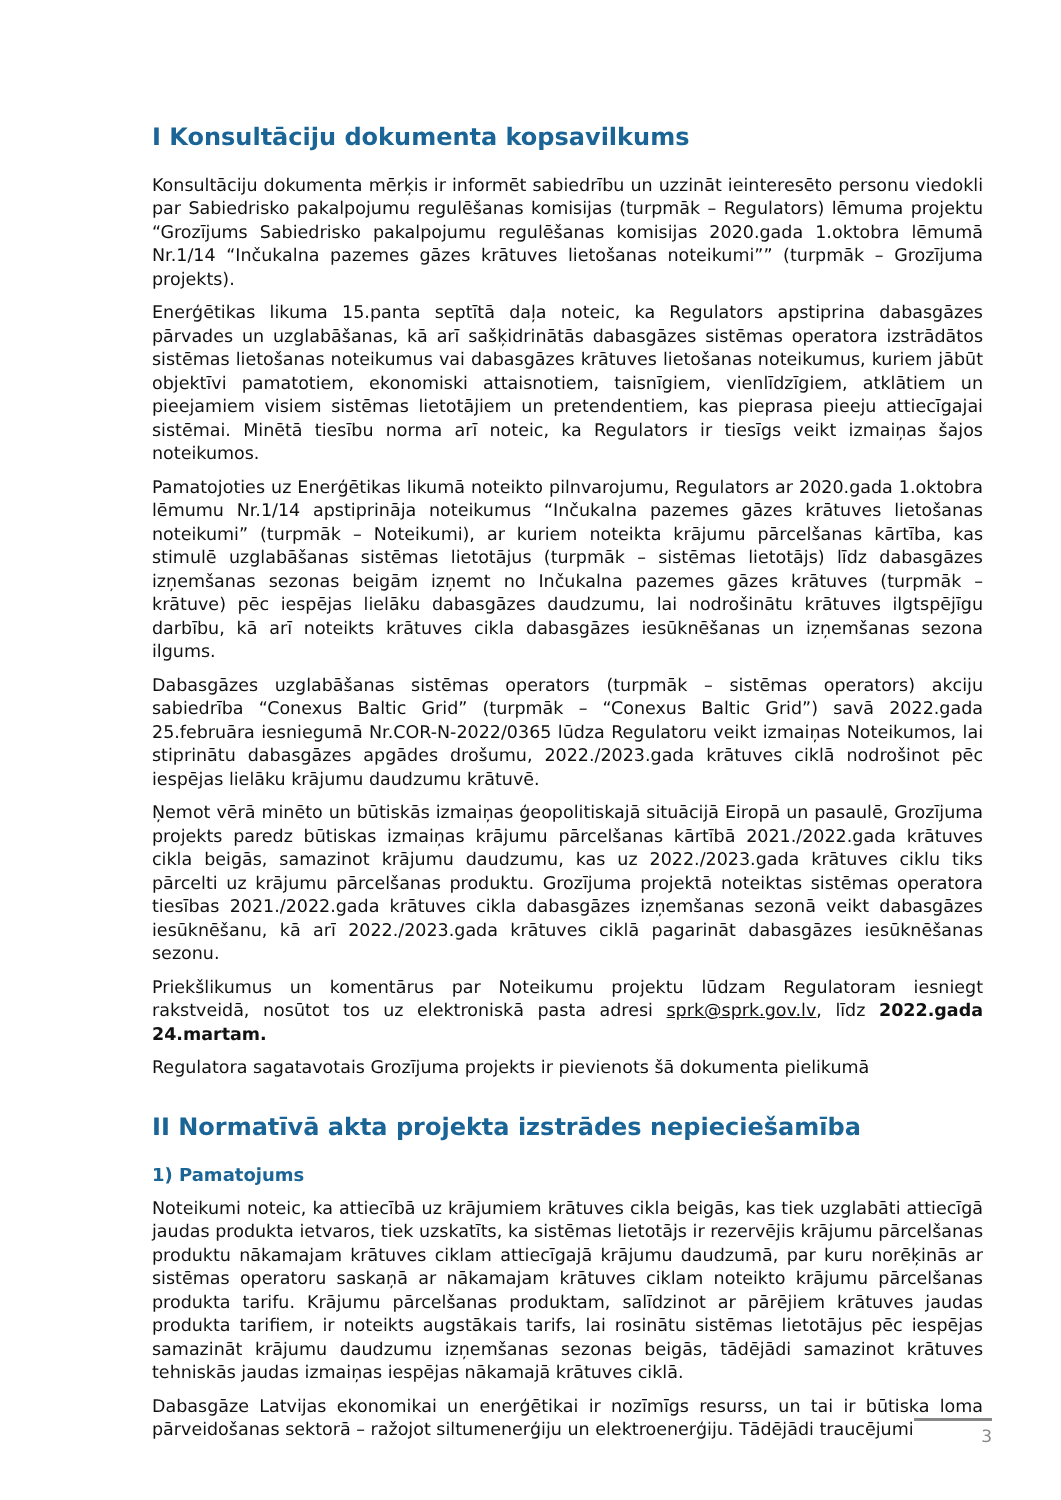I Konsultāciju dokumenta kopsavilkums
Konsultāciju dokumenta mērķis ir informēt sabiedrību un uzzināt ieinteresēto personu viedokli par Sabiedrisko pakalpojumu regulēšanas komisijas (turpmāk – Regulators) lēmuma projektu “Grozījums Sabiedrisko pakalpojumu regulēšanas komisijas 2020.gada 1.oktobra lēmumā Nr.1/14 “Inčukalna pazemes gāzes krātuves lietošanas noteikumi”” (turpmāk – Grozījuma projekts).
Enerģētikas likuma 15.panta septītā daļa noteic, ka Regulators apstiprina dabasgāzes pārvades un uzglabāšanas, kā arī sašķidrinātās dabasgāzes sistēmas operatora izstrādātos sistēmas lietošanas noteikumus vai dabasgāzes krātuves lietošanas noteikumus, kuriem jābūt objektīvi pamatotiem, ekonomiski attaisnotiem, taisnīgiem, vienlīdzīgiem, atklātiem un pieejamiem visiem sistēmas lietotājiem un pretendentiem, kas pieprasa pieeju attiecīgajai sistēmai. Minētā tiesību norma arī noteic, ka Regulators ir tiesīgs veikt izmaiņas šajos noteikumos.
Pamatojoties uz Enerģētikas likumā noteikto pilnvarojumu, Regulators ar 2020.gada 1.oktobra lēmumu Nr.1/14 apstiprināja noteikumus “Inčukalna pazemes gāzes krātuves lietošanas noteikumi” (turpmāk – Noteikumi), ar kuriem noteikta krājumu pārcelšanas kārtība, kas stimulē uzglabāšanas sistēmas lietotājus (turpmāk – sistēmas lietotājs) līdz dabasgāzes izņemšanas sezonas beigām izņemt no Inčukalna pazemes gāzes krātuves (turpmāk – krātuve) pēc iespējas lielāku dabasgāzes daudzumu, lai nodrošinātu krātuves ilgtspējīgu darbību, kā arī noteikts krātuves cikla dabasgāzes iesūknēšanas un izņemšanas sezona ilgums.
Dabasgāzes uzglabāšanas sistēmas operators (turpmāk – sistēmas operators) akciju sabiedrība “Conexus Baltic Grid” (turpmāk – “Conexus Baltic Grid”) savā 2022.gada 25.februāra iesniegumā Nr.COR-N-2022/0365 lūdza Regulatoru veikt izmaiņas Noteikumos, lai stiprinātu dabasgāzes apgādes drošumu, 2022./2023.gada krātuves ciklā nodrošinot pēc iespējas lielāku krājumu daudzumu krātuvē.
Ņemot vērā minēto un būtiskās izmaiņas ģeopolitiskajā situācijā Eiropā un pasaulē, Grozījuma projekts paredz būtiskas izmaiņas krājumu pārcelšanas kārtībā 2021./2022.gada krātuves cikla beigās, samazinot krājumu daudzumu, kas uz 2022./2023.gada krātuves ciklu tiks pārcelti uz krājumu pārcelšanas produktu. Grozījuma projektā noteiktas sistēmas operatora tiesības 2021./2022.gada krātuves cikla dabasgāzes izņemšanas sezonā veikt dabasgāzes iesūknēšanu, kā arī 2022./2023.gada krātuves ciklā pagarināt dabasgāzes iesūknēšanas sezonu.
Priekšlikumus un komentārus par Noteikumu projektu lūdzam Regulatoram iesniegt rakstveidā, nosūtot tos uz elektroniskā pasta adresi sprk@sprk.gov.lv, līdz 2022.gada 24.martam.
Regulatora sagatavotais Grozījuma projekts ir pievienots šā dokumenta pielikumā
II Normatīvā akta projekta izstrādes nepieciešamība
1) Pamatojums
Noteikumi noteic, ka attiecībā uz krājumiem krātuves cikla beigās, kas tiek uzglabāti attiecīgā jaudas produkta ietvaros, tiek uzskatīts, ka sistēmas lietotājs ir rezervējis krājumu pārcelšanas produktu nākamajam krātuves ciklam attiecīgajā krājumu daudzumā, par kuru norēķinās ar sistēmas operatoru saskaņā ar nākamajam krātuves ciklam noteikto krājumu pārcelšanas produkta tarifu. Krājumu pārcelšanas produktam, salīdzinot ar pārējiem krātuves jaudas produkta tarifiem, ir noteikts augstākais tarifs, lai rosinātu sistēmas lietotājus pēc iespējas samazināt krājumu daudzumu izņemšanas sezonas beigās, tādējādi samazinot krātuves tehniskās jaudas izmaiņas iespējas nākamajā krātuves ciklā.
Dabasgāze Latvijas ekonomikai un enerģētikai ir nozīmīgs resurss, un tai ir būtiska loma pārveidošanas sektorā – ražojot siltumenerģiju un elektroenerģiju. Tādējādi traucējumi
3